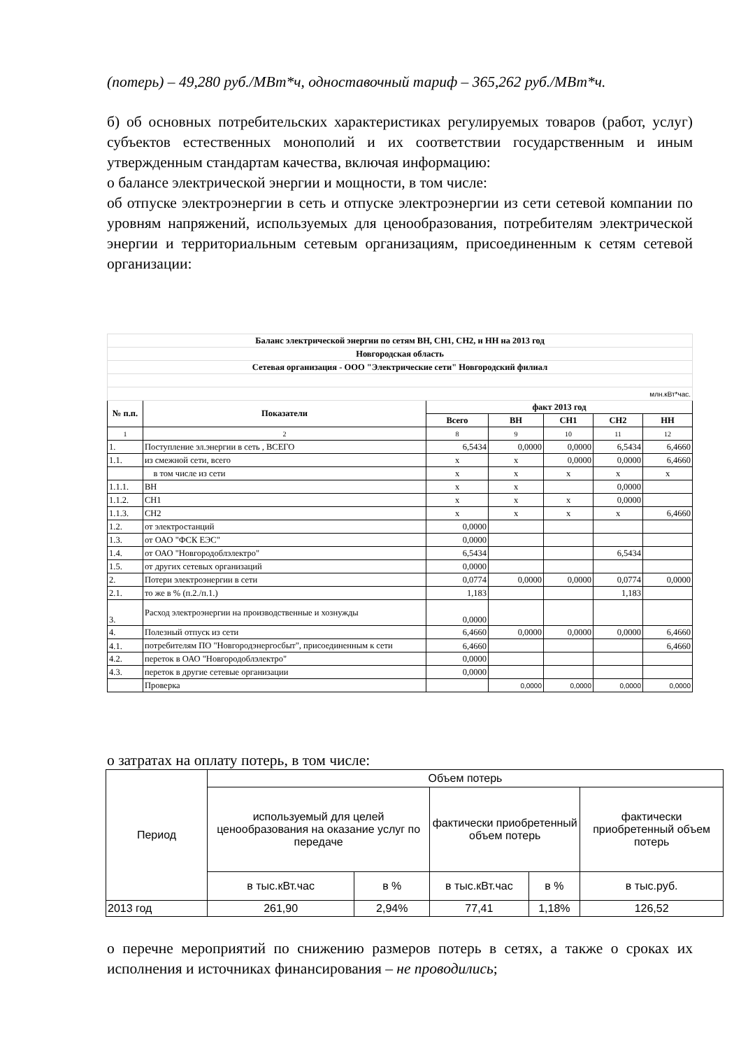(потерь) – 49,280 руб./МВт*ч, одноставочный тариф – 365,262 руб./МВт*ч.
б) об основных потребительских характеристиках регулируемых товаров (работ, услуг) субъектов естественных монополий и их соответствии государственным и иным утвержденным стандартам качества, включая информацию:
о балансе электрической энергии и мощности, в том числе:
об отпуске электроэнергии в сеть и отпуске электроэнергии из сети сетевой компании по уровням напряжений, используемых для ценообразования, потребителям электрической энергии и территориальным сетевым организациям, присоединенным к сетям сетевой организации:
| Баланс электрической энергии по сетям ВН, СН1, СН2, и НН на 2013 год | | | | | | |
| Новгородская область | | | | | | |
| Сетевая организация - ООО "Электрические сети" Новгородский филиал | | | | | | |
| млн.кВт*час. | | | | | | |
| № п.п. | Показатели | факт 2013 год | | | | |
| | | Всего | ВН | СН1 | СН2 | НН |
| 1 | 2 | 8 | 9 | 10 | 11 | 12 |
| 1. | Поступление эл.энергии в сеть , ВСЕГО | 6,5434 | 0,0000 | 0,0000 | 6,5434 | 6,4660 |
| 1.1. | из смежной сети, всего | х | х | 0,0000 | 0,0000 | 6,4660 |
| | в том числе из сети | х | х | х | х | х |
| 1.1.1. | ВН | х | х | | 0,0000 | |
| 1.1.2. | СН1 | х | х | х | 0,0000 | |
| 1.1.3. | СН2 | х | х | х | х | 6,4660 |
| 1.2. | от электростанций | 0,0000 | | | | |
| 1.3. | от ОАО "ФСК ЕЭС" | 0,0000 | | | | |
| 1.4. | от ОАО "Новгородоблэлектро" | 6,5434 | | | 6,5434 | |
| 1.5. | от других сетевых организаций | 0,0000 | | | | |
| 2. | Потери электроэнергии в сети | 0,0774 | 0,0000 | 0,0000 | 0,0774 | 0,0000 |
| 2.1. | то же в % (п.2./п.1.) | 1,183 | | | 1,183 | |
| 3. | Расход электроэнергии на производственные и хознужды | 0,0000 | | | | |
| 4. | Полезный отпуск из сети | 6,4660 | 0,0000 | 0,0000 | 0,0000 | 6,4660 |
| 4.1. | потребителям ПО "Новгородэнергосбыт", присоединенным к сети | 6,4660 | | | | 6,4660 |
| 4.2. | переток в ОАО "Новгородоблэлектро" | 0,0000 | | | | |
| 4.3. | переток в другие сетевые организации | 0,0000 | | | | |
| | Проверка | | 0,0000 | 0,0000 | 0,0000 | 0,0000 |
о затратах на оплату потерь, в том числе:
| Период | Объем потерь | | | | |
| | используемый для целей ценообразования на оказание услуг по передаче | | фактически приобретенный объем потерь | | фактически приобретенный объем потерь |
| | в тыс.кВт.час | в % | в тыс.кВт.час | в % | в тыс.руб. |
| 2013 год | 261,90 | 2,94% | 77,41 | 1,18% | 126,52 |
о перечне мероприятий по снижению размеров потерь в сетях, а также о сроках их исполнения и источниках финансирования – не проводились;